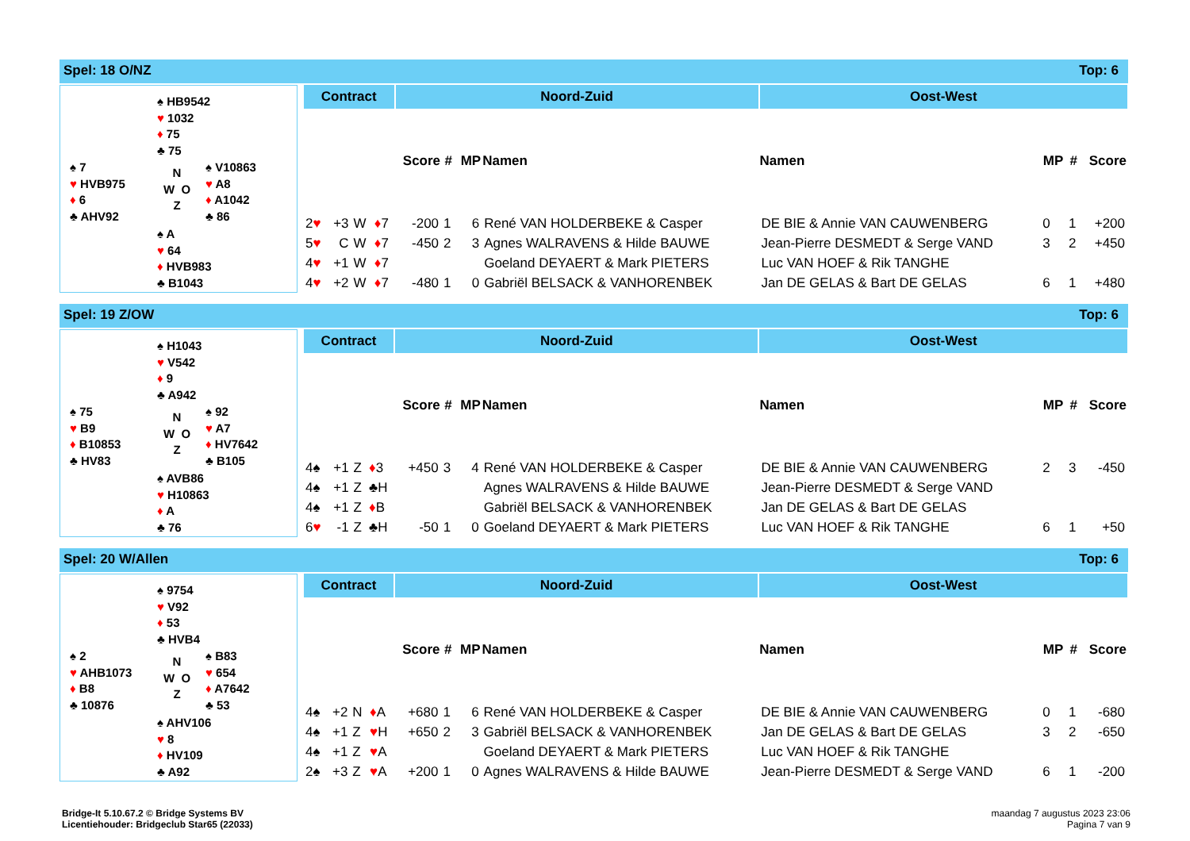Spel: 18 O/NZ Top: 6
♠ HB9542
♥ 1032
♦ 75
♣ 75
♠ 7
♥ HVB975
♦ 6
♣ AHV92
N
W O
Z
♠ V10863
♥ A8
♦ A1042
♣ 86
♠ A
♥ 64
♦ HVB983
♣ B1043
| Contract | | | | Noord-Zuid | | | | Oost-West | | | |
| --- | --- | --- | --- | --- | --- | --- | --- | --- | --- | --- | --- |
| | | | | Score | # | MP | Namen | Namen | MP | # | Score |
| 2 ♥ | +3 | W | ♦ 7 | -200 | 1 | 6 | René VAN HOLDERBEKE & Casper | DE BIE & Annie VAN CAUWENBERG | 0 | 1 | +200 |
| 5 ♥ | C | W | ♦ 7 | -450 | 2 | 3 | Agnes WALRAVENS & Hilde BAUWE | Jean-Pierre DESMEDT & Serge VAND | 3 | 2 | +450 |
| 4 ♥ | +1 | W | ♦ 7 | | | | Goeland DEYAERT & Mark PIETERS | Luc VAN HOEF & Rik TANGHE | | | |
| 4 ♥ | +2 | W | ♦ 7 | -480 | 1 | 0 | Gabriël BELSACK & VANHORENBEK | Jan DE GELAS & Bart DE GELAS | 6 | 1 | +480 |
Spel: 19 Z/OW Top: 6
♠ H1043
♥ V542
♦ 9
♣ A942
♠ 75
♥ B9
♦ B10853
♣ HV83
N
W O
Z
♠ 92
♥ A7
♦ HV7642
♣ B105
♠ AVB86
♥ H10863
♦ A
♣ 76
| Contract | | | | Noord-Zuid | | | | Oost-West | | | |
| --- | --- | --- | --- | --- | --- | --- | --- | --- | --- | --- | --- |
| | | | | Score | # | MP | Namen | Namen | MP | # | Score |
| 4♠ | +1 | Z | ♦ 3 | +450 | 3 | 4 | René VAN HOLDERBEKE & Casper | DE BIE & Annie VAN CAUWENBERG | 2 | 3 | -450 |
| 4♠ | +1 | Z | ♣H | | | | Agnes WALRAVENS & Hilde BAUWE | Jean-Pierre DESMEDT & Serge VAND | | | |
| 4♠ | +1 | Z | ♦ B | | | | Gabriël BELSACK & VANHORENBEK | Jan DE GELAS & Bart DE GELAS | | | |
| 6 ♥ | -1 | Z | ♣H | -50 | 1 | 0 | Goeland DEYAERT & Mark PIETERS | Luc VAN HOEF & Rik TANGHE | 6 | 1 | +50 |
Spel: 20 W/Allen Top: 6
♠ 9754
♥ V92
♦ 53
♣ HVB4
♠ 2
♥ AHB1073
♦ B8
♣ 10876
N
W O
Z
♠ B83
♥ 654
♦ A7642
♣ 53
♠ AHV106
♥ 8
♦ HV109
♣ A92
| Contract | | | | Noord-Zuid | | | | Oost-West | | | |
| --- | --- | --- | --- | --- | --- | --- | --- | --- | --- | --- | --- |
| | | | | Score | # | MP | Namen | Namen | MP | # | Score |
| 4♠ | +2 | N | ♦ A | +680 | 1 | 6 | René VAN HOLDERBEKE & Casper | DE BIE & Annie VAN CAUWENBERG | 0 | 1 | -680 |
| 4♠ | +1 | Z | ♥ H | +650 | 2 | 3 | Gabriël BELSACK & VANHORENBEK | Jan DE GELAS & Bart DE GELAS | 3 | 2 | -650 |
| 4♠ | +1 | Z | ♥ A | | | | Goeland DEYAERT & Mark PIETERS | Luc VAN HOEF & Rik TANGHE | | | |
| 2♠ | +3 | Z | ♥ A | +200 | 1 | 0 | Agnes WALRAVENS & Hilde BAUWE | Jean-Pierre DESMEDT & Serge VAND | 6 | 1 | -200 |
Bridge-It 5.10.67.2 © Bridge Systems BV
Licentiehouder: Bridgeclub Star65 (22033)
maandag 7 augustus 2023 23:06
Pagina 7 van 9